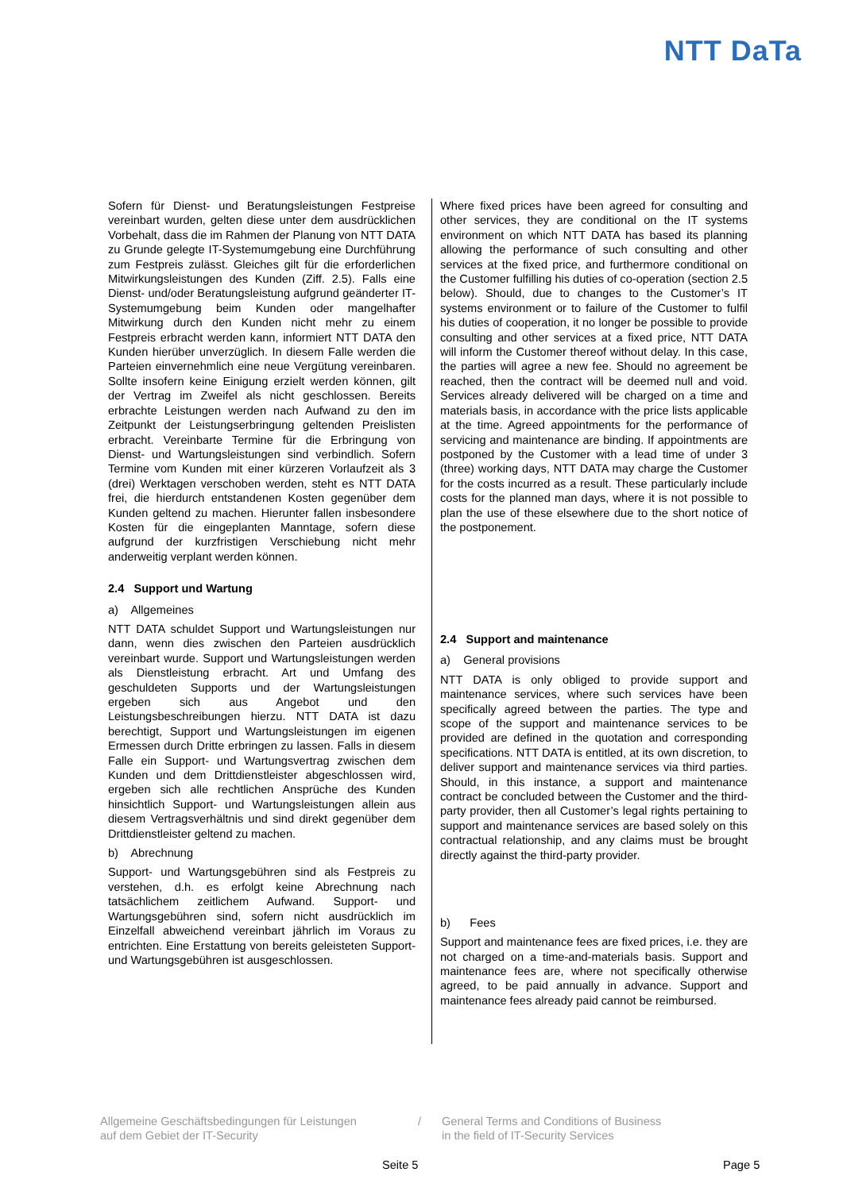NTT DaTa
Sofern für Dienst- und Beratungsleistungen Festpreise vereinbart wurden, gelten diese unter dem ausdrücklichen Vorbehalt, dass die im Rahmen der Planung von NTT DATA zu Grunde gelegte IT-Systemumgebung eine Durchführung zum Festpreis zulässt. Gleiches gilt für die erforderlichen Mitwirkungsleistungen des Kunden (Ziff. 2.5). Falls eine Dienst- und/oder Beratungsleistung aufgrund geänderter IT-Systemumgebung beim Kunden oder mangelhafter Mitwirkung durch den Kunden nicht mehr zu einem Festpreis erbracht werden kann, informiert NTT DATA den Kunden hierüber unverzüglich. In diesem Falle werden die Parteien einvernehmlich eine neue Vergütung vereinbaren. Sollte insofern keine Einigung erzielt werden können, gilt der Vertrag im Zweifel als nicht geschlossen. Bereits erbrachte Leistungen werden nach Aufwand zu den im Zeitpunkt der Leistungserbringung geltenden Preislisten erbracht. Vereinbarte Termine für die Erbringung von Dienst- und Wartungsleistungen sind verbindlich. Sofern Termine vom Kunden mit einer kürzeren Vorlaufzeit als 3 (drei) Werktagen verschoben werden, steht es NTT DATA frei, die hierdurch entstandenen Kosten gegenüber dem Kunden geltend zu machen. Hierunter fallen insbesondere Kosten für die eingeplanten Manntage, sofern diese aufgrund der kurzfristigen Verschiebung nicht mehr anderweitig verplant werden können.
2.4 Support und Wartung
a) Allgemeines
NTT DATA schuldet Support und Wartungsleistungen nur dann, wenn dies zwischen den Parteien ausdrücklich vereinbart wurde. Support und Wartungsleistungen werden als Dienstleistung erbracht. Art und Umfang des geschuldeten Supports und der Wartungsleistungen ergeben sich aus Angebot und den Leistungsbeschreibungen hierzu. NTT DATA ist dazu berechtigt, Support und Wartungsleistungen im eigenen Ermessen durch Dritte erbringen zu lassen. Falls in diesem Falle ein Support- und Wartungsvertrag zwischen dem Kunden und dem Drittdienstleister abgeschlossen wird, ergeben sich alle rechtlichen Ansprüche des Kunden hinsichtlich Support- und Wartungsleistungen allein aus diesem Vertragsverhältnis und sind direkt gegenüber dem Drittdienstleister geltend zu machen.
b) Abrechnung
Support- und Wartungsgebühren sind als Festpreis zu verstehen, d.h. es erfolgt keine Abrechnung nach tatsächlichem zeitlichem Aufwand. Support- und Wartungsgebühren sind, sofern nicht ausdrücklich im Einzelfall abweichend vereinbart jährlich im Voraus zu entrichten. Eine Erstattung von bereits geleisteten Support- und Wartungsgebühren ist ausgeschlossen.
Where fixed prices have been agreed for consulting and other services, they are conditional on the IT systems environment on which NTT DATA has based its planning allowing the performance of such consulting and other services at the fixed price, and furthermore conditional on the Customer fulfilling his duties of co-operation (section 2.5 below). Should, due to changes to the Customer’s IT systems environment or to failure of the Customer to fulfil his duties of cooperation, it no longer be possible to provide consulting and other services at a fixed price, NTT DATA will inform the Customer thereof without delay. In this case, the parties will agree a new fee. Should no agreement be reached, then the contract will be deemed null and void. Services already delivered will be charged on a time and materials basis, in accordance with the price lists applicable at the time. Agreed appointments for the performance of servicing and maintenance are binding. If appointments are postponed by the Customer with a lead time of under 3 (three) working days, NTT DATA may charge the Customer for the costs incurred as a result. These particularly include costs for the planned man days, where it is not possible to plan the use of these elsewhere due to the short notice of the postponement.
2.4 Support and maintenance
a) General provisions
NTT DATA is only obliged to provide support and maintenance services, where such services have been specifically agreed between the parties. The type and scope of the support and maintenance services to be provided are defined in the quotation and corresponding specifications. NTT DATA is entitled, at its own discretion, to deliver support and maintenance services via third parties. Should, in this instance, a support and maintenance contract be concluded between the Customer and the third-party provider, then all Customer’s legal rights pertaining to support and maintenance services are based solely on this contractual relationship, and any claims must be brought directly against the third-party provider.
b) Fees
Support and maintenance fees are fixed prices, i.e. they are not charged on a time-and-materials basis. Support and maintenance fees are, where not specifically otherwise agreed, to be paid annually in advance. Support and maintenance fees already paid cannot be reimbursed.
Allgemeine Geschäftsbedingungen für Leistungen
auf dem Gebiet der IT-Security
/ General Terms and Conditions of Business
in the field of IT-Security Services
Seite 5 Page 5